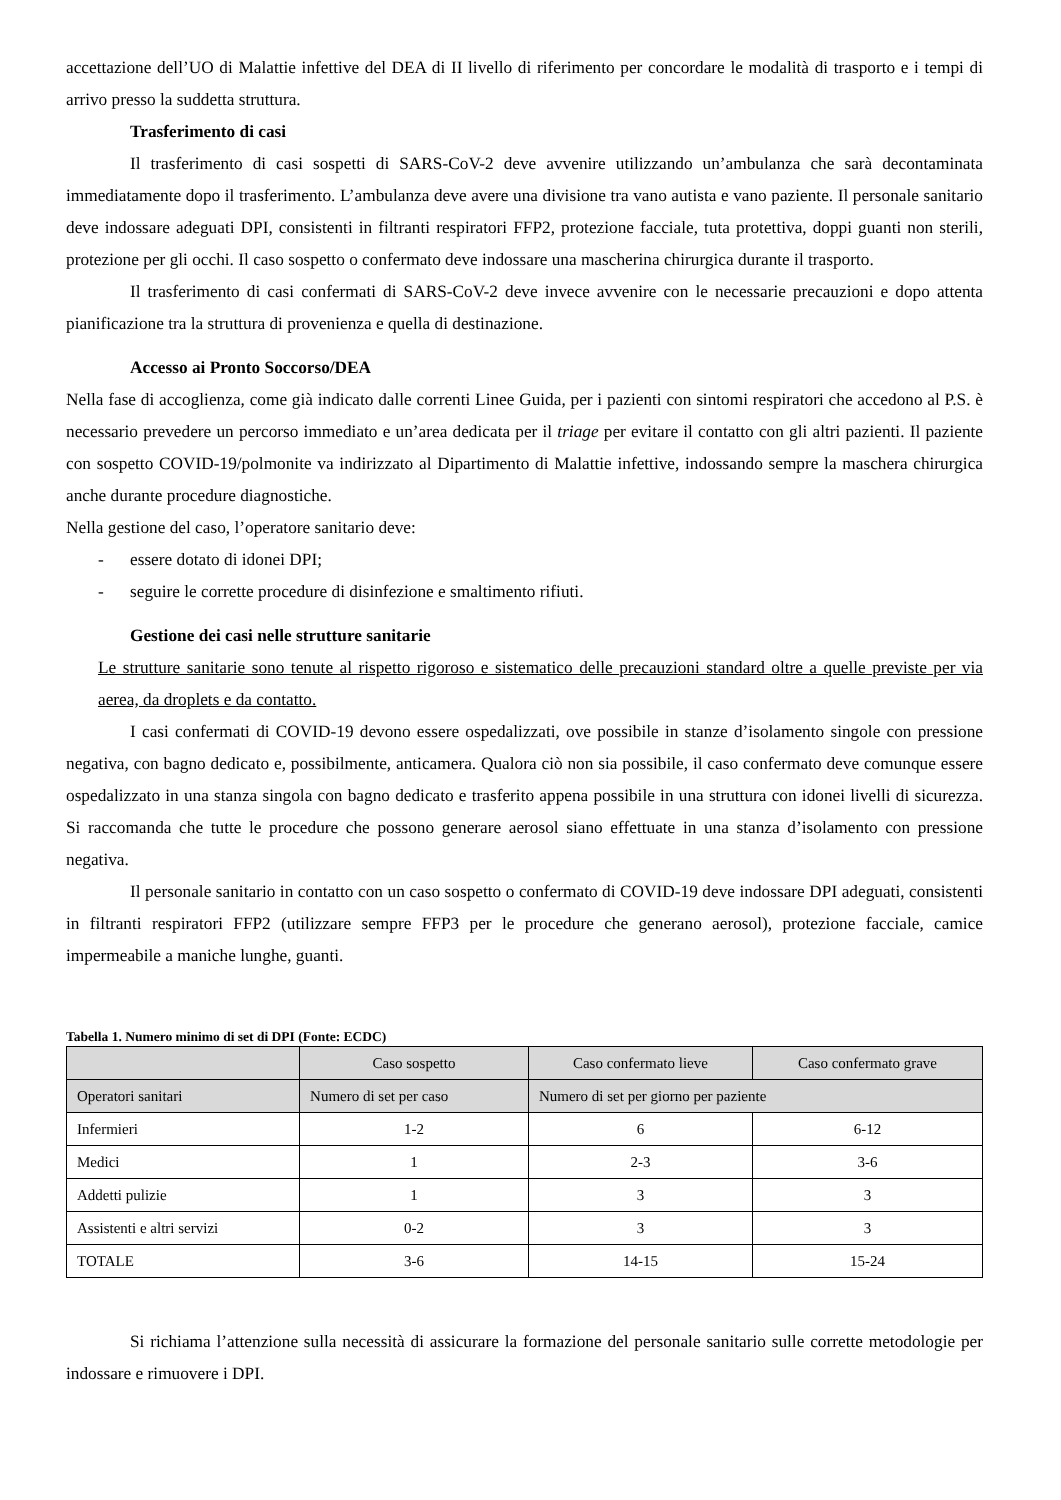accettazione dell’UO di Malattie infettive del DEA di II livello di riferimento per concordare le modalità di trasporto e i tempi di arrivo presso la suddetta struttura.
Trasferimento di casi
Il trasferimento di casi sospetti di SARS-CoV-2 deve avvenire utilizzando un’ambulanza che sarà decontaminata immediatamente dopo il trasferimento. L’ambulanza deve avere una divisione tra vano autista e vano paziente. Il personale sanitario deve indossare adeguati DPI, consistenti in filtranti respiratori FFP2, protezione facciale, tuta protettiva, doppi guanti non sterili, protezione per gli occhi. Il caso sospetto o confermato deve indossare una mascherina chirurgica durante il trasporto.
Il trasferimento di casi confermati di SARS-CoV-2 deve invece avvenire con le necessarie precauzioni e dopo attenta pianificazione tra la struttura di provenienza e quella di destinazione.
Accesso ai Pronto Soccorso/DEA
Nella fase di accoglienza, come già indicato dalle correnti Linee Guida, per i pazienti con sintomi respiratori che accedono al P.S. è necessario prevedere un percorso immediato e un’area dedicata per il triage per evitare il contatto con gli altri pazienti. Il paziente con sospetto COVID-19/polmonite va indirizzato al Dipartimento di Malattie infettive, indossando sempre la maschera chirurgica anche durante procedure diagnostiche.
Nella gestione del caso, l’operatore sanitario deve:
- essere dotato di idonei DPI;
- seguire le corrette procedure di disinfezione e smaltimento rifiuti.
Gestione dei casi nelle strutture sanitarie
Le strutture sanitarie sono tenute al rispetto rigoroso e sistematico delle precauzioni standard oltre a quelle previste per via aerea, da droplets e da contatto.
I casi confermati di COVID-19 devono essere ospedalizzati, ove possibile in stanze d’isolamento singole con pressione negativa, con bagno dedicato e, possibilmente, anticamera. Qualora ciò non sia possibile, il caso confermato deve comunque essere ospedalizzato in una stanza singola con bagno dedicato e trasferito appena possibile in una struttura con idonei livelli di sicurezza. Si raccomanda che tutte le procedure che possono generare aerosol siano effettuate in una stanza d’isolamento con pressione negativa.
Il personale sanitario in contatto con un caso sospetto o confermato di COVID-19 deve indossare DPI adeguati, consistenti in filtranti respiratori FFP2 (utilizzare sempre FFP3 per le procedure che generano aerosol), protezione facciale, camice impermeabile a maniche lunghe, guanti.
Tabella 1. Numero minimo di set di DPI (Fonte: ECDC)
| | Caso sospetto | Caso confermato lieve | Caso confermato grave |
| --- | --- | --- | --- |
| Operatori sanitari | Numero di set per caso | Numero di set per giorno per paziente | |
| Infermieri | 1-2 | 6 | 6-12 |
| Medici | 1 | 2-3 | 3-6 |
| Addetti pulizie | 1 | 3 | 3 |
| Assistenti e altri servizi | 0-2 | 3 | 3 |
| TOTALE | 3-6 | 14-15 | 15-24 |
Si richiama l’attenzione sulla necessità di assicurare la formazione del personale sanitario sulle corrette metodologie per indossare e rimuovere i DPI.